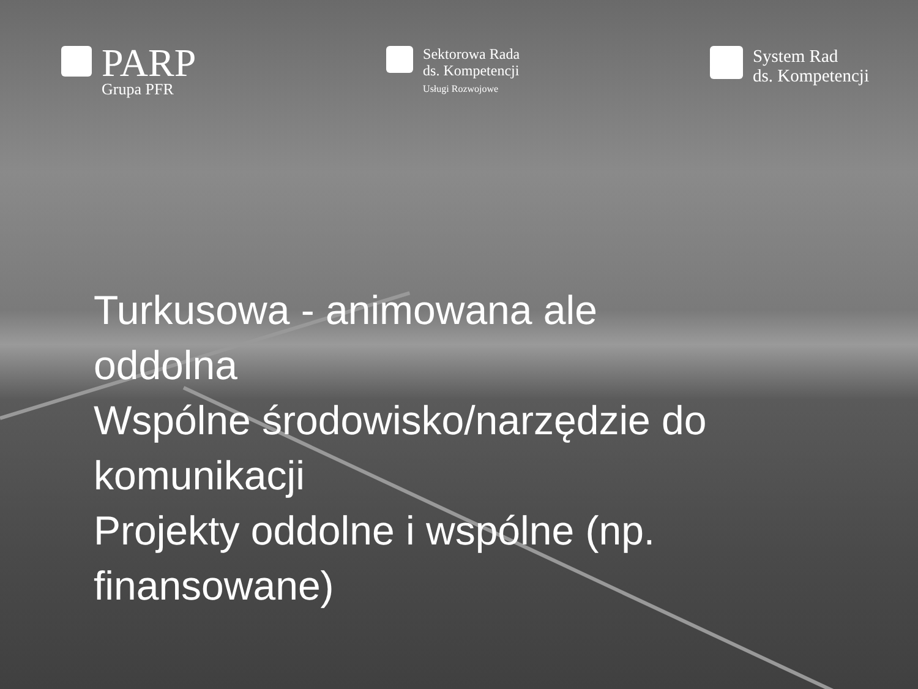PARP
Grupa PFR
Sektorowa Rada
ds. Kompetencji
Usługi Rozwojowe
System Rad
ds. Kompetencji
Turkusowa - animowana ale
oddolna
Wspólne środowisko/narzędzie do
komunikacji
Projekty oddolne i wspólne (np.
finansowane)